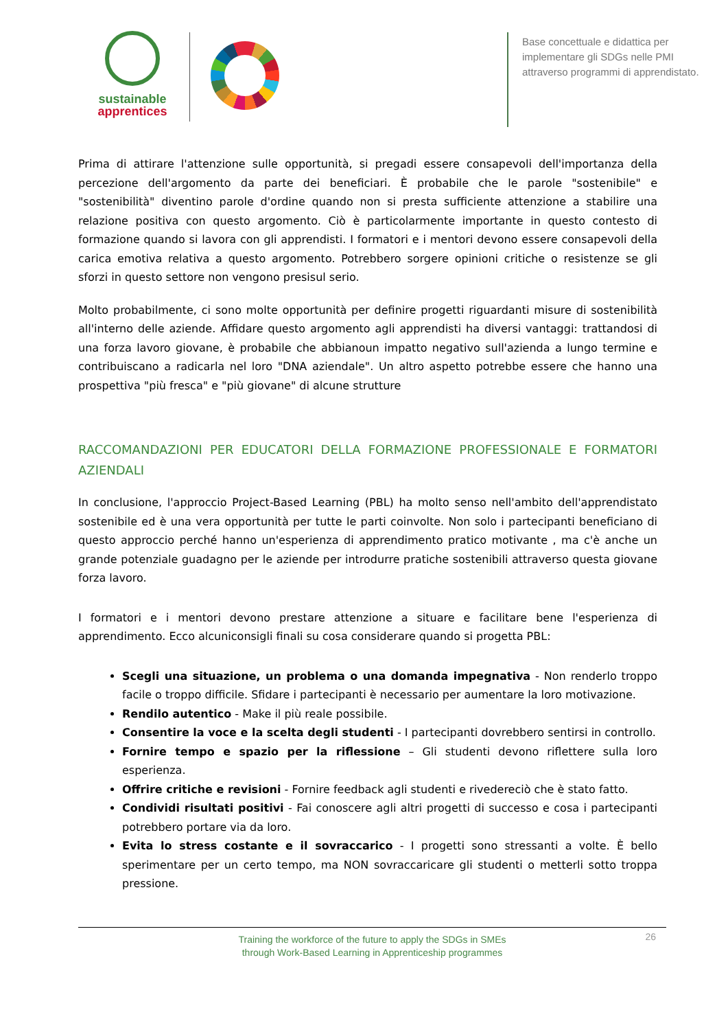sustainable
apprentices
Base concettuale e didattica per implementare gli SDGs nelle PMI attraverso programmi di apprendistato.
Prima di attirare l'attenzione sulle opportunità, si pregadi essere consapevoli dell'importanza della percezione dell'argomento da parte dei beneficiari. È probabile che le parole "sostenibile" e "sostenibilità" diventino parole d'ordine quando non si presta sufficiente attenzione a stabilire una relazione positiva con questo argomento. Ciò è particolarmente importante in questo contesto di formazione quando si lavora con gli apprendisti. I formatori e i mentori devono essere consapevoli della carica emotiva relativa a questo argomento. Potrebbero sorgere opinioni critiche o resistenze se gli sforzi in questo settore non vengono presisul serio.
Molto probabilmente, ci sono molte opportunità per definire progetti riguardanti misure di sostenibilità all'interno delle aziende. Affidare questo argomento agli apprendisti ha diversi vantaggi: trattandosi di una forza lavoro giovane, è probabile che abbianoun impatto negativo sull'azienda a lungo termine e contribuiscano a radicarla nel loro "DNA aziendale". Un altro aspetto potrebbe essere che hanno una prospettiva "più fresca" e "più giovane" di alcune strutture
RACCOMANDAZIONI PER EDUCATORI DELLA FORMAZIONE PROFESSIONALE E FORMATORI AZIENDALI
In conclusione, l'approccio Project-Based Learning (PBL) ha molto senso nell'ambito dell'apprendistato sostenibile ed è una vera opportunità per tutte le parti coinvolte. Non solo i partecipanti beneficiano di questo approccio perché hanno un'esperienza di apprendimento pratico motivante , ma c'è anche un grande potenziale guadagno per le aziende per introdurre pratiche sostenibili attraverso questa giovane forza lavoro.
I formatori e i mentori devono prestare attenzione a situare e facilitare bene l'esperienza di apprendimento. Ecco alcuniconsigli finali su cosa considerare quando si progetta PBL:
Scegli una situazione, un problema o una domanda impegnativa - Non renderlo troppo facile o troppo difficile. Sfidare i partecipanti è necessario per aumentare la loro motivazione.
Rendilo autentico - Make il più reale possibile.
Consentire la voce e la scelta degli studenti - I partecipanti dovrebbero sentirsi in controllo.
Fornire tempo e spazio per la riflessione – Gli studenti devono riflettere sulla loro esperienza.
Offrire critiche e revisioni - Fornire feedback agli studenti e rivedereciò che è stato fatto.
Condividi risultati positivi - Fai conoscere agli altri progetti di successo e cosa i partecipanti potrebbero portare via da loro.
Evita lo stress costante e il sovraccarico - I progetti sono stressanti a volte. È bello sperimentare per un certo tempo, ma NON sovraccaricare gli studenti o metterli sotto troppa pressione.
Training the workforce of the future to apply the SDGs in SMEs
through Work-Based Learning in Apprenticeship programmes
26